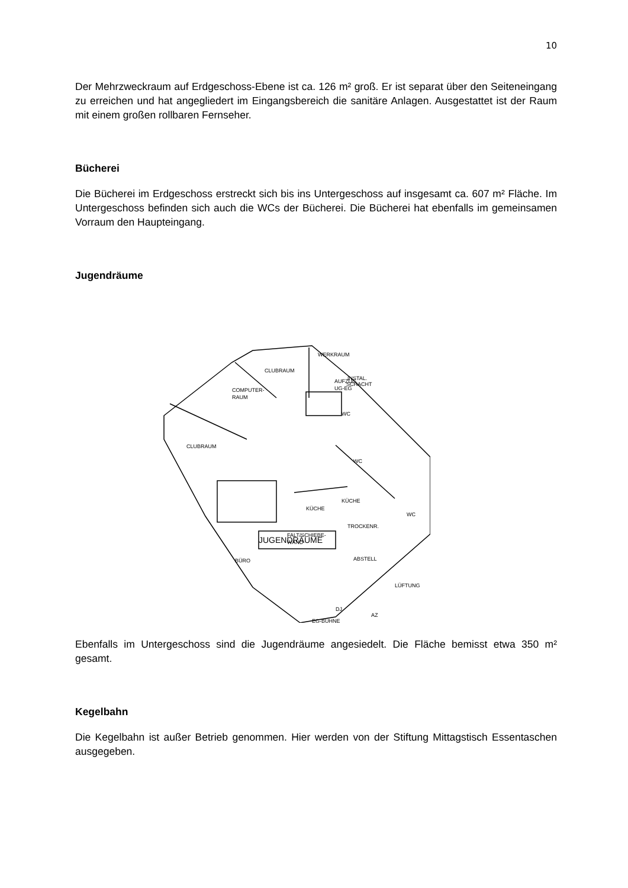10
Der Mehrzweckraum auf Erdgeschoss-Ebene ist ca. 126 m² groß. Er ist separat über den Seiteneingang zu erreichen und hat angegliedert im Eingangsbereich die sanitäre Anlagen. Ausgestattet ist der Raum mit einem großen rollbaren Fernseher.
Bücherei
Die Bücherei im Erdgeschoss erstreckt sich bis ins Untergeschoss auf insgesamt ca. 607 m² Fläche. Im Untergeschoss befinden sich auch die WCs der Bücherei. Die Bücherei hat ebenfalls im gemeinsamen Vorraum den Haupteingang.
Jugendräume
WERKRAUM
CLUBRAUM
INSTAL.
SCHACHT
AUFZUG
UG-EG
COMPUTER-
RAUM
WC
CLUBRAUM
WC
KÜCHE
KÜCHE
WC
TROCKENR.
FALT/SCHIEBE-
WAND
BÜRO
ABSTELL
LÜFTUNG
JUGENDRÄUME
DJ
AZ
EG-BÜHNE
Ebenfalls im Untergeschoss sind die Jugendräume angesiedelt. Die Fläche bemisst etwa 350 m² gesamt.
Kegelbahn
Die Kegelbahn ist außer Betrieb genommen. Hier werden von der Stiftung Mittagstisch Essentaschen ausgegeben.